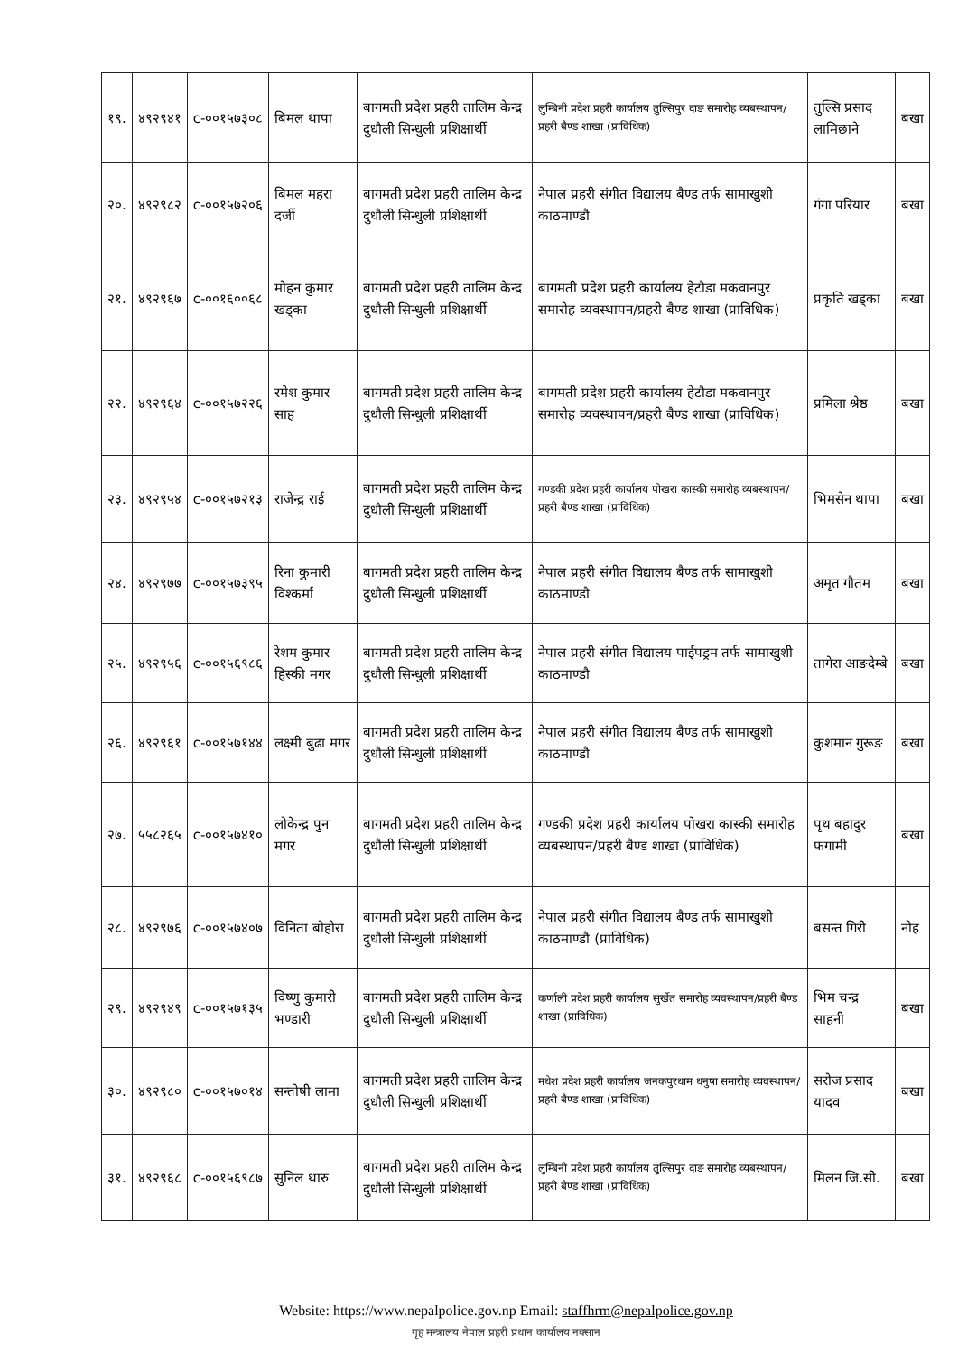| १९. | ४९२९४१ | c-००१५७३०८ | बिमल थापा | बागमती प्रदेश प्रहरी तालिम केन्द्र दुधौली सिन्धुली प्रशिक्षार्थी | लुम्बिनी प्रदेश प्रहरी कार्यालय तुल्सिपुर दाङ समारोह व्यबस्थापन/प्रहरी बैण्ड शाखा (प्राविधिक) | तुल्सि प्रसाद लामिछाने | बखा |
| २०. | ४९२९८२ | c-००१५७२०६ | बिमल महरा दर्जी | बागमती प्रदेश प्रहरी तालिम केन्द्र दुधौली सिन्धुली प्रशिक्षार्थी | नेपाल प्रहरी संगीत विद्यालय बैण्ड तर्फ सामाखुशी काठमाण्डौ | गंगा परियार | बखा |
| २१. | ४९२९६७ | c-००१६००६८ | मोहन कुमार खड्का | बागमती प्रदेश प्रहरी तालिम केन्द्र दुधौली सिन्धुली प्रशिक्षार्थी | बागमती प्रदेश प्रहरी कार्यालय हेटौडा मकवानपुर समारोह व्यवस्थापन/प्रहरी बैण्ड शाखा (प्राविधिक) | प्रकृति खड्का | बखा |
| २२. | ४९२९६४ | c-००१५७२२६ | रमेश कुमार साह | बागमती प्रदेश प्रहरी तालिम केन्द्र दुधौली सिन्धुली प्रशिक्षार्थी | बागमती प्रदेश प्रहरी कार्यालय हेटौडा मकवानपुर समारोह व्यवस्थापन/प्रहरी बैण्ड शाखा (प्राविधिक) | प्रमिला श्रेष्ठ | बखा |
| २३. | ४९२९५४ | c-००१५७२१३ | राजेन्द्र राई | बागमती प्रदेश प्रहरी तालिम केन्द्र दुधौली सिन्धुली प्रशिक्षार्थी | गण्डकी प्रदेश प्रहरी कार्यालय पोखरा कास्की समारोह व्यबस्थापन/प्रहरी बैण्ड शाखा (प्राविधिक) | भिमसेन थापा | बखा |
| २४. | ४९२९७७ | c-००१५७३९५ | रिना कुमारी विश्कर्मा | बागमती प्रदेश प्रहरी तालिम केन्द्र दुधौली सिन्धुली प्रशिक्षार्थी | नेपाल प्रहरी संगीत विद्यालय बैण्ड तर्फ सामाखुशी काठमाण्डौ | अमृत गौतम | बखा |
| २५. | ४९२९५६ | c-००१५६९८६ | रेशम कुमार हिस्की मगर | बागमती प्रदेश प्रहरी तालिम केन्द्र दुधौली सिन्धुली प्रशिक्षार्थी | नेपाल प्रहरी संगीत विद्यालय पाईपड्रम तर्फ सामाखुशी काठमाण्डौ | तागेरा आङदेम्बे | बखा |
| २६. | ४९२९६१ | c-००१५७१४४ | लक्ष्मी बुढा मगर | बागमती प्रदेश प्रहरी तालिम केन्द्र दुधौली सिन्धुली प्रशिक्षार्थी | नेपाल प्रहरी संगीत विद्यालय बैण्ड तर्फ सामाखुशी काठमाण्डौ | कुशमान गुरूङ | बखा |
| २७. | ५५८२६५ | c-००१५७४१० | लोकेन्द्र पुन मगर | बागमती प्रदेश प्रहरी तालिम केन्द्र दुधौली सिन्धुली प्रशिक्षार्थी | गण्डकी प्रदेश प्रहरी कार्यालय पोखरा कास्की समारोह व्यबस्थापन/प्रहरी बैण्ड शाखा (प्राविधिक) | पृथ बहादुर फगामी | बखा |
| २८. | ४९२९७६ | c-००१५७४०७ | विनिता बोहोरा | बागमती प्रदेश प्रहरी तालिम केन्द्र दुधौली सिन्धुली प्रशिक्षार्थी | नेपाल प्रहरी संगीत विद्यालय बैण्ड तर्फ सामाखुशी काठमाण्डौ (प्राविधिक) | बसन्त गिरी | नोह |
| २९. | ४९२९४९ | c-००१५७१३५ | विष्णु कुमारी भण्डारी | बागमती प्रदेश प्रहरी तालिम केन्द्र दुधौली सिन्धुली प्रशिक्षार्थी | कर्णाली प्रदेश प्रहरी कार्यालय सुर्खेत समारोह व्यवस्थापन/प्रहरी बैण्ड शाखा (प्राविधिक) | भिम चन्द्र साहनी | बखा |
| ३०. | ४९२९८० | c-००१५७०१४ | सन्तोषी लामा | बागमती प्रदेश प्रहरी तालिम केन्द्र दुधौली सिन्धुली प्रशिक्षार्थी | मधेश प्रदेश प्रहरी कार्यालय जनकपुरधाम धनुषा समारोह व्यवस्थापन/प्रहरी बैण्ड शाखा (प्राविधिक) | सरोज प्रसाद यादव | बखा |
| ३१. | ४९२९६८ | c-००१५६९८७ | सुनिल थारु | बागमती प्रदेश प्रहरी तालिम केन्द्र दुधौली सिन्धुली प्रशिक्षार्थी | लुम्बिनी प्रदेश प्रहरी कार्यालय तुल्सिपुर दाङ समारोह व्यबस्थापन/प्रहरी बैण्ड शाखा (प्राविधिक) | मिलन जि.सी. | बखा |
Website: https://www.nepalpolice.gov.np Email: staffhrm@nepalpolice.gov.np
गृह मन्त्रालय नेपाल प्रहरी प्रधान कार्यालय नक्सान